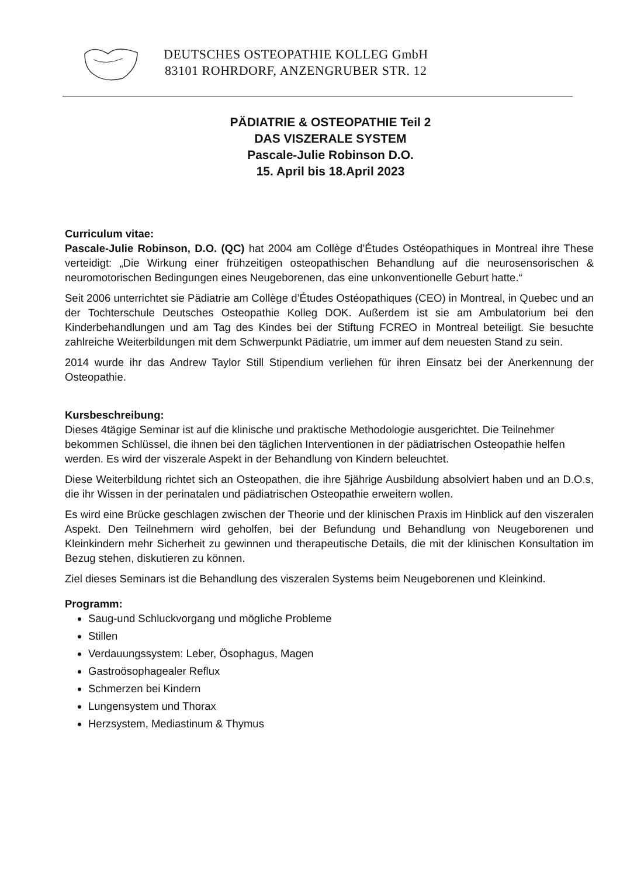DEUTSCHES OSTEOPATHIE KOLLEG GmbH
83101 ROHRDORF, ANZENGRUBER STR. 12
PÄDIATRIE & OSTEOPATHIE Teil 2
DAS VISZERALE SYSTEM
Pascale-Julie Robinson D.O.
15. April bis 18.April 2023
Curriculum vitae:
Pascale-Julie Robinson, D.O. (QC) hat 2004 am Collège d’Études Ostéopathiques in Montreal ihre These verteidigt: „Die Wirkung einer frühzeitigen osteopathischen Behandlung auf die neurosensorischen & neuromotorischen Bedingungen eines Neugeborenen, das eine unkonventionelle Geburt hatte.“
Seit 2006 unterrichtet sie Pädiatrie am Collège d’Études Ostéopathiques (CEO) in Montreal, in Quebec und an der Tochterschule Deutsches Osteopathie Kolleg DOK. Außerdem ist sie am Ambulatorium bei den Kinderbehandlungen und am Tag des Kindes bei der Stiftung FCREO in Montreal beteiligt. Sie besuchte zahlreiche Weiterbildungen mit dem Schwerpunkt Pädiatrie, um immer auf dem neuesten Stand zu sein.
2014 wurde ihr das Andrew Taylor Still Stipendium verliehen für ihren Einsatz bei der Anerkennung der Osteopathie.
Kursbeschreibung:
Dieses 4tägige Seminar ist auf die klinische und praktische Methodologie ausgerichtet. Die Teilnehmer bekommen Schlüssel, die ihnen bei den täglichen Interventionen in der pädiatrischen Osteopathie helfen werden. Es wird der viszerale Aspekt in der Behandlung von Kindern beleuchtet.
Diese Weiterbildung richtet sich an Osteopathen, die ihre 5jährige Ausbildung absolviert haben und an D.O.s, die ihr Wissen in der perinatalen und pädiatrischen Osteopathie erweitern wollen.
Es wird eine Brücke geschlagen zwischen der Theorie und der klinischen Praxis im Hinblick auf den viszeralen Aspekt. Den Teilnehmern wird geholfen, bei der Befundung und Behandlung von Neugeborenen und Kleinkindern mehr Sicherheit zu gewinnen und therapeutische Details, die mit der klinischen Konsultation im Bezug stehen, diskutieren zu können.
Ziel dieses Seminars ist die Behandlung des viszeralen Systems beim Neugeborenen und Kleinkind.
Programm:
Saug-und Schluckvorgang und mögliche Probleme
Stillen
Verdauungssystem: Leber, Ösophagus, Magen
Gastroösophagealer Reflux
Schmerzen bei Kindern
Lungensystem und Thorax
Herzsystem, Mediastinum & Thymus